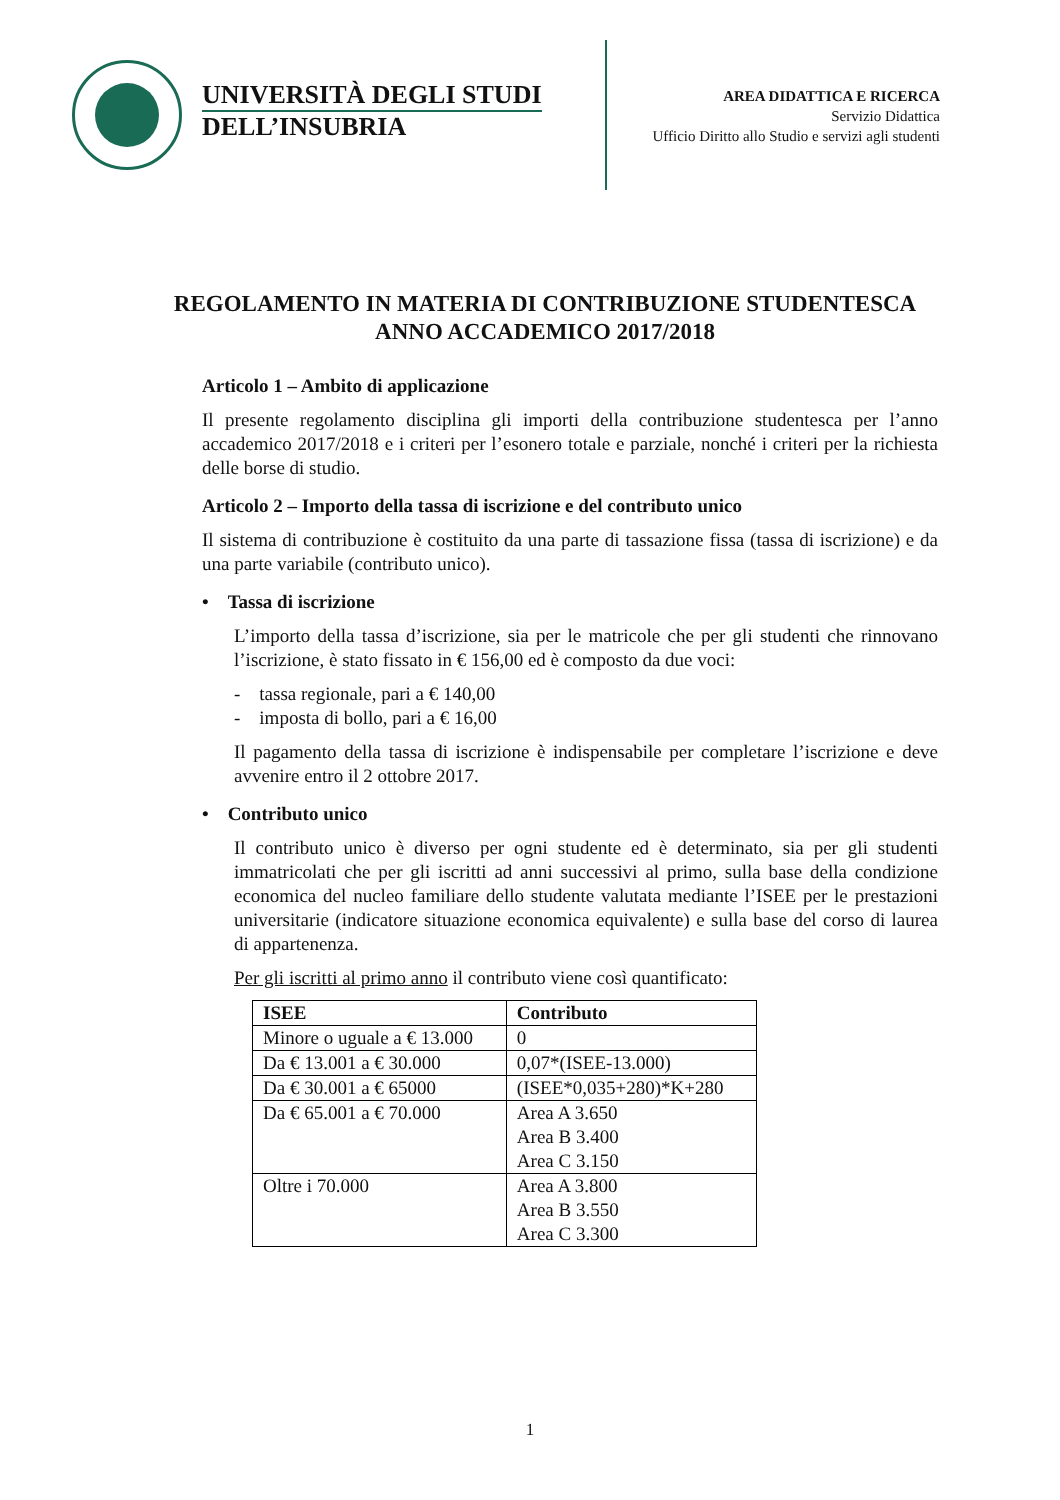UNIVERSITÀ DEGLI STUDI
DELL’INSUBRIA
AREA DIDATTICA E RICERCA
Servizio Didattica
Ufficio Diritto allo Studio e servizi agli studenti
REGOLAMENTO IN MATERIA DI CONTRIBUZIONE STUDENTESCA
ANNO ACCADEMICO 2017/2018
Articolo 1 – Ambito di applicazione
Il presente regolamento disciplina gli importi della contribuzione studentesca per l’anno accademico 2017/2018 e i criteri per l’esonero totale e parziale, nonché i criteri per la richiesta delle borse di studio.
Articolo 2 – Importo della tassa di iscrizione e del contributo unico
Il sistema di contribuzione è costituito da una parte di tassazione fissa (tassa di iscrizione) e da una parte variabile (contributo unico).
• Tassa di iscrizione
L’importo della tassa d’iscrizione, sia per le matricole che per gli studenti che rinnovano l’iscrizione, è stato fissato in € 156,00 ed è composto da due voci:
- tassa regionale, pari a € 140,00
- imposta di bollo, pari a € 16,00
Il pagamento della tassa di iscrizione è indispensabile per completare l’iscrizione e deve avvenire entro il 2 ottobre 2017.
• Contributo unico
Il contributo unico è diverso per ogni studente ed è determinato, sia per gli studenti immatricolati che per gli iscritti ad anni successivi al primo, sulla base della condizione economica del nucleo familiare dello studente valutata mediante l’ISEE per le prestazioni universitarie (indicatore situazione economica equivalente) e sulla base del corso di laurea di appartenenza.
Per gli iscritti al primo anno il contributo viene così quantificato:
| ISEE | Contributo |
| --- | --- |
| Minore o uguale a € 13.000 | 0 |
| Da € 13.001 a € 30.000 | 0,07*(ISEE-13.000) |
| Da € 30.001 a € 65000 | (ISEE*0,035+280)*K+280 |
| Da € 65.001 a € 70.000 | Area A 3.650 Area B 3.400 Area C 3.150 |
| Oltre i 70.000 | Area A 3.800 Area B 3.550 Area C 3.300 |
1